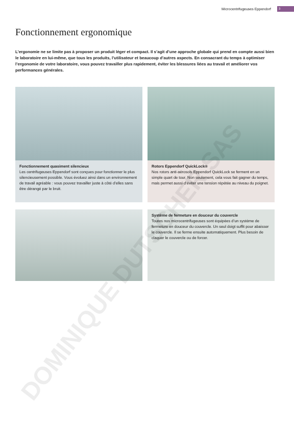Microcentrifugeuses Eppendorf 3
Fonctionnement ergonomique
L’ergonomie ne se limite pas à proposer un produit léger et compact. Il s’agit d’une approche globale qui prend en compte aussi bien le laboratoire en lui-même, que tous les produits, l’utilisateur et beaucoup d’autres aspects. En consacrant du temps à optimiser l’ergonomie de votre laboratoire, vous pouvez travailler plus rapidement, éviter les blessures liées au travail et améliorer vos performances générales.
Fonctionnement quasiment silencieux
Les centrifugeuses Eppendorf sont conçues pour fonctionner le plus silencieusement possible. Vous évoluez ainsi dans un environnement de travail agréable : vous pouvez travailler juste à côté d’elles sans être dérangé par le bruit.
Rotors Eppendorf QuickLock®
Nos rotors anti-aérosols Eppendorf QuickLock se ferment en un simple quart de tour. Non seulement, cela vous fait gagner du temps, mais permet aussi d’éviter une tension répétée au niveau du poignet.
Système de fermeture en douceur du couvercle
Toutes nos microcentrifugeuses sont équipées d’un système de fermeture en douceur du couvercle. Un seul doigt suffit pour abaisser le couvercle. Il se ferme ensuite automatiquement. Plus besoin de claquer le couvercle ou de forcer.
DOMINIQUE DUTSCHER SAS